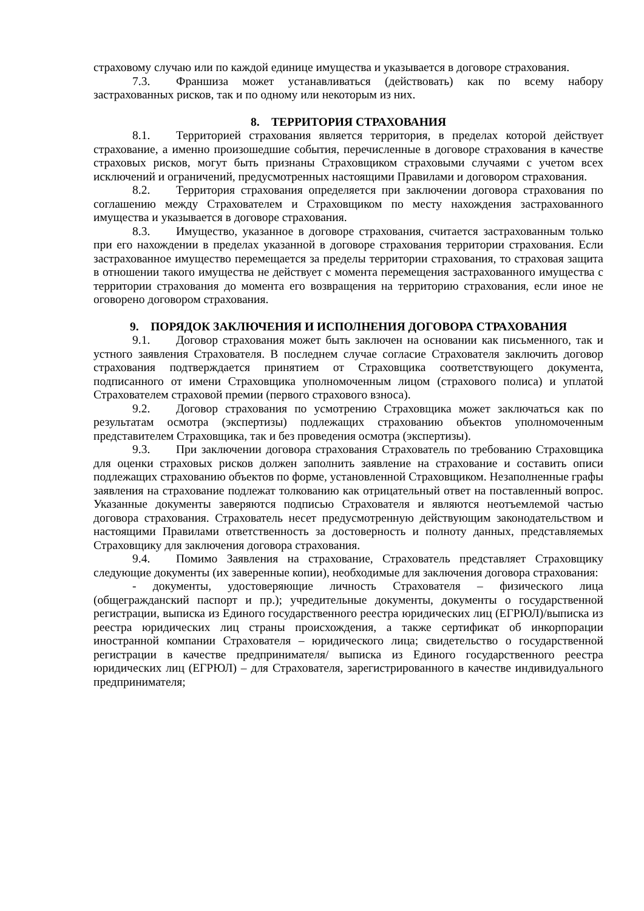страховому случаю или по каждой единице имущества и указывается в договоре страхования.
7.3. Франшиза может устанавливаться (действовать) как по всему набору застрахованных рисков, так и по одному или некоторым из них.
8. ТЕРРИТОРИЯ СТРАХОВАНИЯ
8.1. Территорией страхования является территория, в пределах которой действует страхование, а именно произошедшие события, перечисленные в договоре страхования в качестве страховых рисков, могут быть признаны Страховщиком страховыми случаями с учетом всех исключений и ограничений, предусмотренных настоящими Правилами и договором страхования.
8.2. Территория страхования определяется при заключении договора страхования по соглашению между Страхователем и Страховщиком по месту нахождения застрахованного имущества и указывается в договоре страхования.
8.3. Имущество, указанное в договоре страхования, считается застрахованным только при его нахождении в пределах указанной в договоре страхования территории страхования. Если застрахованное имущество перемещается за пределы территории страхования, то страховая защита в отношении такого имущества не действует с момента перемещения застрахованного имущества с территории страхования до момента его возвращения на территорию страхования, если иное не оговорено договором страхования.
9. ПОРЯДОК ЗАКЛЮЧЕНИЯ И ИСПОЛНЕНИЯ ДОГОВОРА СТРАХОВАНИЯ
9.1. Договор страхования может быть заключен на основании как письменного, так и устного заявления Страхователя. В последнем случае согласие Страхователя заключить договор страхования подтверждается принятием от Страховщика соответствующего документа, подписанного от имени Страховщика уполномоченным лицом (страхового полиса) и уплатой Страхователем страховой премии (первого страхового взноса).
9.2. Договор страхования по усмотрению Страховщика может заключаться как по результатам осмотра (экспертизы) подлежащих страхованию объектов уполномоченным представителем Страховщика, так и без проведения осмотра (экспертизы).
9.3. При заключении договора страхования Страхователь по требованию Страховщика для оценки страховых рисков должен заполнить заявление на страхование и составить описи подлежащих страхованию объектов по форме, установленной Страховщиком. Незаполненные графы заявления на страхование подлежат толкованию как отрицательный ответ на поставленный вопрос. Указанные документы заверяются подписью Страхователя и являются неотъемлемой частью договора страхования. Страхователь несет предусмотренную действующим законодательством и настоящими Правилами ответственность за достоверность и полноту данных, представляемых Страховщику для заключения договора страхования.
9.4. Помимо Заявления на страхование, Страхователь представляет Страховщику следующие документы (их заверенные копии), необходимые для заключения договора страхования:
- документы, удостоверяющие личность Страхователя – физического лица (общегражданский паспорт и пр.); учредительные документы, документы о государственной регистрации, выписка из Единого государственного реестра юридических лиц (ЕГРЮЛ)/выписка из реестра юридических лиц страны происхождения, а также сертификат об инкорпорации иностранной компании Страхователя – юридического лица; свидетельство о государственной регистрации в качестве предпринимателя/ выписка из Единого государственного реестра юридических лиц (ЕГРЮЛ) – для Страхователя, зарегистрированного в качестве индивидуального предпринимателя;